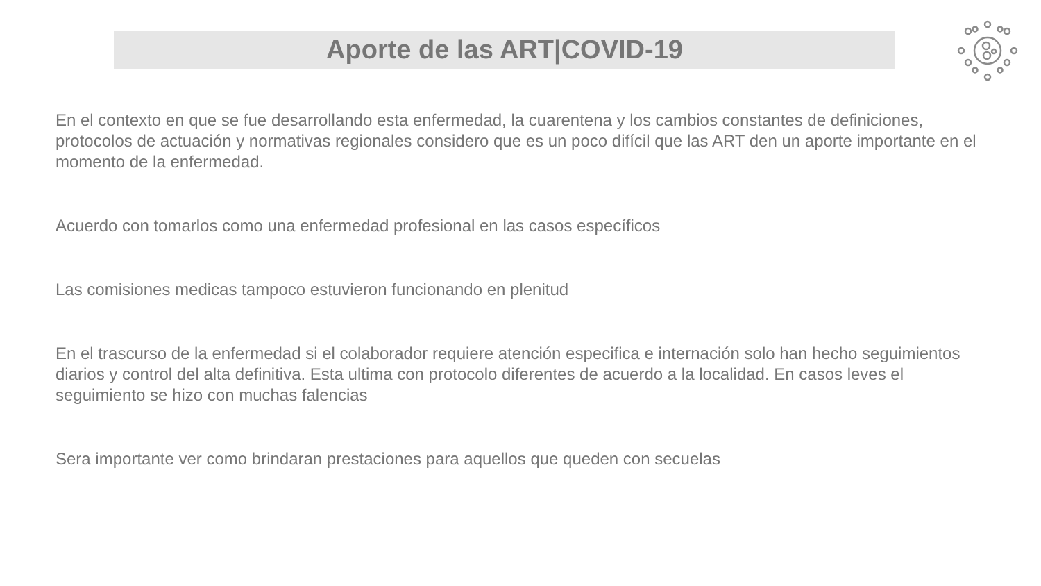Aporte de las ART|COVID-19
En el contexto en que se fue desarrollando esta enfermedad, la cuarentena y los cambios constantes de definiciones, protocolos de actuación y normativas regionales considero que es un poco difícil que las ART den un aporte importante en el momento de la enfermedad.
Acuerdo con tomarlos como una enfermedad profesional en las casos específicos
Las comisiones medicas tampoco estuvieron funcionando en plenitud
En el trascurso de la enfermedad si el colaborador requiere atención especifica e internación solo han hecho seguimientos diarios y control del alta definitiva. Esta ultima con protocolo diferentes de acuerdo a la localidad. En casos leves el seguimiento se hizo con muchas falencias
Sera importante ver como brindaran prestaciones para aquellos que queden con secuelas